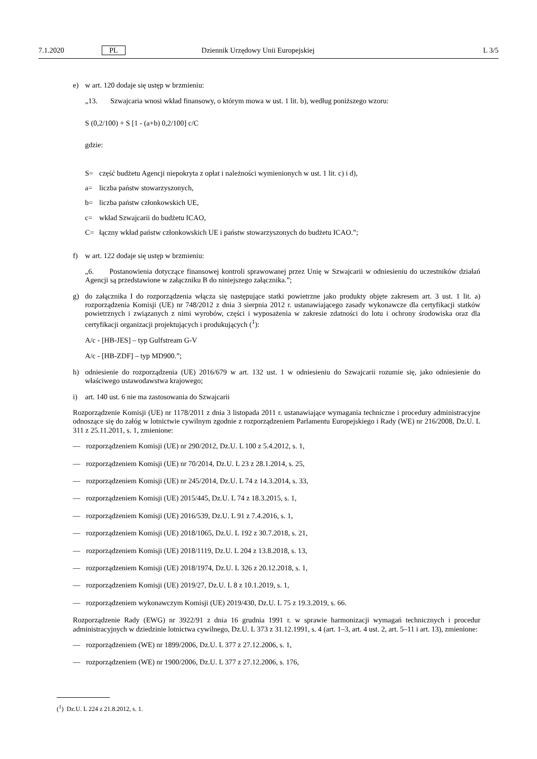7.1.2020 PL Dziennik Urzędowy Unii Europejskiej L 3/5
e) w art. 120 dodaje się ustęp w brzmieniu:
„13. Szwajcaria wnosi wkład finansowy, o którym mowa w ust. 1 lit. b), według poniższego wzoru:
S (0,2/100) + S [1 - (a+b) 0,2/100] c/C
gdzie:
S= część budżetu Agencji niepokryta z opłat i należności wymienionych w ust. 1 lit. c) i d),
a= liczba państw stowarzyszonych,
b= liczba państw członkowskich UE,
c= wkład Szwajcarii do budżetu ICAO,
C= łączny wkład państw członkowskich UE i państw stowarzyszonych do budżetu ICAO.”;
f) w art. 122 dodaje się ustęp w brzmieniu:
„6. Postanowienia dotyczące finansowej kontroli sprawowanej przez Unię w Szwajcarii w odniesieniu do uczestników działań Agencji są przedstawione w załączniku B do niniejszego załącznika.”;
g) do załącznika I do rozporządzenia włącza się następujące statki powietrzne jako produkty objęte zakresem art. 3 ust. 1 lit. a) rozporządzenia Komisji (UE) nr 748/2012 z dnia 3 sierpnia 2012 r. ustanawiającego zasady wykonawcze dla certyfikacji statków powietrznych i związanych z nimi wyrobów, części i wyposażenia w zakresie zdatności do lotu i ochrony środowiska oraz dla certyfikacji organizacji projektujących i produkujących (<sup>1</sup>):
A/c - [HB-JES] – typ Gulfstream G-V
A/c - [HB-ZDF] – typ MD900.”;
h) odniesienie do rozporządzenia (UE) 2016/679 w art. 132 ust. 1 w odniesieniu do Szwajcarii rozumie się, jako odniesienie do właściwego ustawodawstwa krajowego;
i) art. 140 ust. 6 nie ma zastosowania do Szwajcarii
Rozporządzenie Komisji (UE) nr 1178/2011 z dnia 3 listopada 2011 r. ustanawiające wymagania techniczne i procedury administracyjne odnoszące się do załóg w lotnictwie cywilnym zgodnie z rozporządzeniem Parlamentu Europejskiego i Rady (WE) nr 216/2008, Dz.U. L 311 z 25.11.2011, s. 1, zmienione:
— rozporządzeniem Komisji (UE) nr 290/2012, Dz.U. L 100 z 5.4.2012, s. 1,
— rozporządzeniem Komisji (UE) nr 70/2014, Dz.U. L 23 z 28.1.2014, s. 25,
— rozporządzeniem Komisji (UE) nr 245/2014, Dz.U. L 74 z 14.3.2014, s. 33,
— rozporządzeniem Komisji (UE) 2015/445, Dz.U. L 74 z 18.3.2015, s. 1,
— rozporządzeniem Komisji (UE) 2016/539, Dz.U. L 91 z 7.4.2016, s. 1,
— rozporządzeniem Komisji (UE) 2018/1065, Dz.U. L 192 z 30.7.2018, s. 21,
— rozporządzeniem Komisji (UE) 2018/1119, Dz.U. L 204 z 13.8.2018, s. 13,
— rozporządzeniem Komisji (UE) 2018/1974, Dz.U. L 326 z 20.12.2018, s. 1,
— rozporządzeniem Komisji (UE) 2019/27, Dz.U. L 8 z 10.1.2019, s. 1,
— rozporządzeniem wykonawczym Komisji (UE) 2019/430, Dz.U. L 75 z 19.3.2019, s. 66.
Rozporządzenie Rady (EWG) nr 3922/91 z dnia 16 grudnia 1991 r. w sprawie harmonizacji wymagań technicznych i procedur administracyjnych w dziedzinie lotnictwa cywilnego, Dz.U. L 373 z 31.12.1991, s. 4 (art. 1–3, art. 4 ust. 2, art. 5–11 i art. 13), zmienione:
— rozporządzeniem (WE) nr 1899/2006, Dz.U. L 377 z 27.12.2006, s. 1,
— rozporządzeniem (WE) nr 1900/2006, Dz.U. L 377 z 27.12.2006, s. 176,
(<sup>1</sup>) Dz.U. L 224 z 21.8.2012, s. 1.